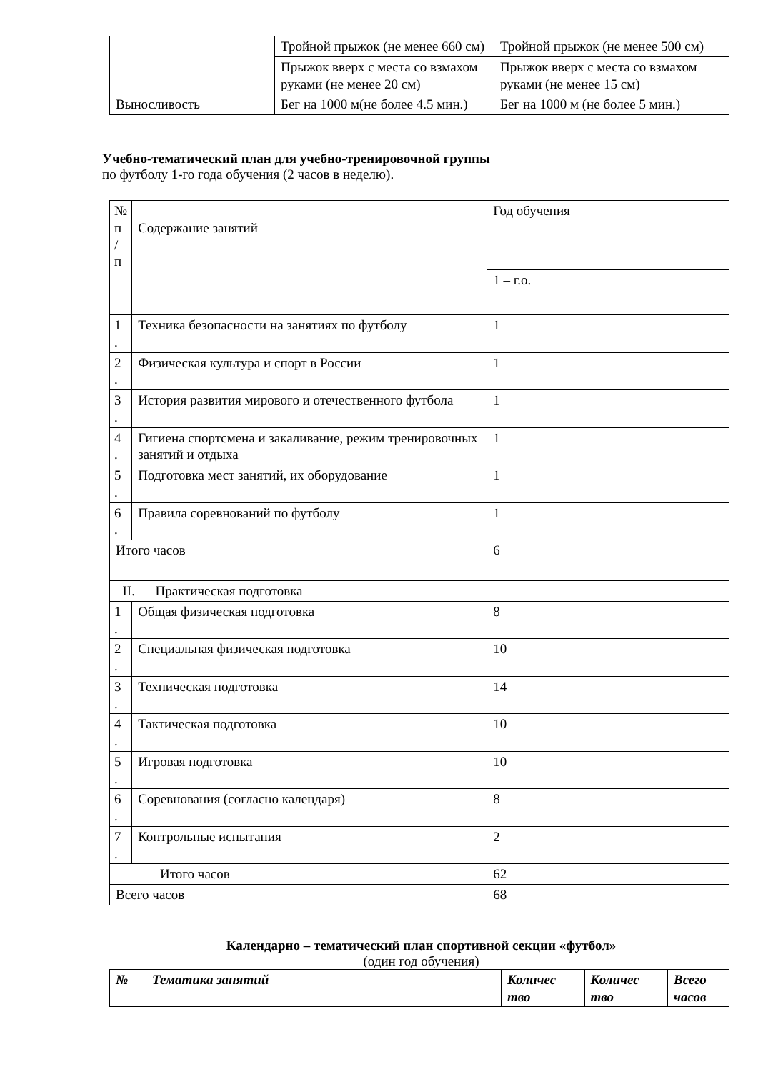| | Тройной прыжок (не менее 660 см) | Тройной прыжок (не менее 500 см) |
| | Прыжок вверх с места со взмахом руками (не менее 20 см) | Прыжок вверх с места со взмахом руками (не менее 15 см) |
| Выносливость | Бег на 1000 м(не более 4.5 мин.) | Бег на 1000 м (не более 5 мин.) |
Учебно-тематический план для учебно-тренировочной группы
по футболу 1-го года обучения (2 часов в неделю).
| № п / п | Содержание занятий | Год обучения |
| | | 1 – г.о. |
| 1 . | Техника безопасности на занятиях по футболу | 1 |
| 2 . | Физическая культура и спорт в России | 1 |
| 3 . | История развития мирового и отечественного футбола | 1 |
| 4 . | Гигиена спортсмена и закаливание, режим тренировочных занятий и отдыха | 1 |
| 5 . | Подготовка мест занятий, их оборудование | 1 |
| 6 . | Правила соревнований по футболу | 1 |
| Итого часов | | 6 |
| II. Практическая подготовка | | |
| 1 . | Общая физическая подготовка | 8 |
| 2 . | Специальная физическая подготовка | 10 |
| 3 . | Техническая подготовка | 14 |
| 4 . | Тактическая подготовка | 10 |
| 5 . | Игровая подготовка | 10 |
| 6 . | Соревнования (согласно календаря) | 8 |
| 7 . | Контрольные испытания | 2 |
| Итого часов | | 62 |
| Всего часов | | 68 |
Календарно – тематический план спортивной секции «футбол»
(один год обучения)
| № | Тематика занятий | Количес тво | Количес тво | Всего часов |
| --- | --- | --- | --- | --- |